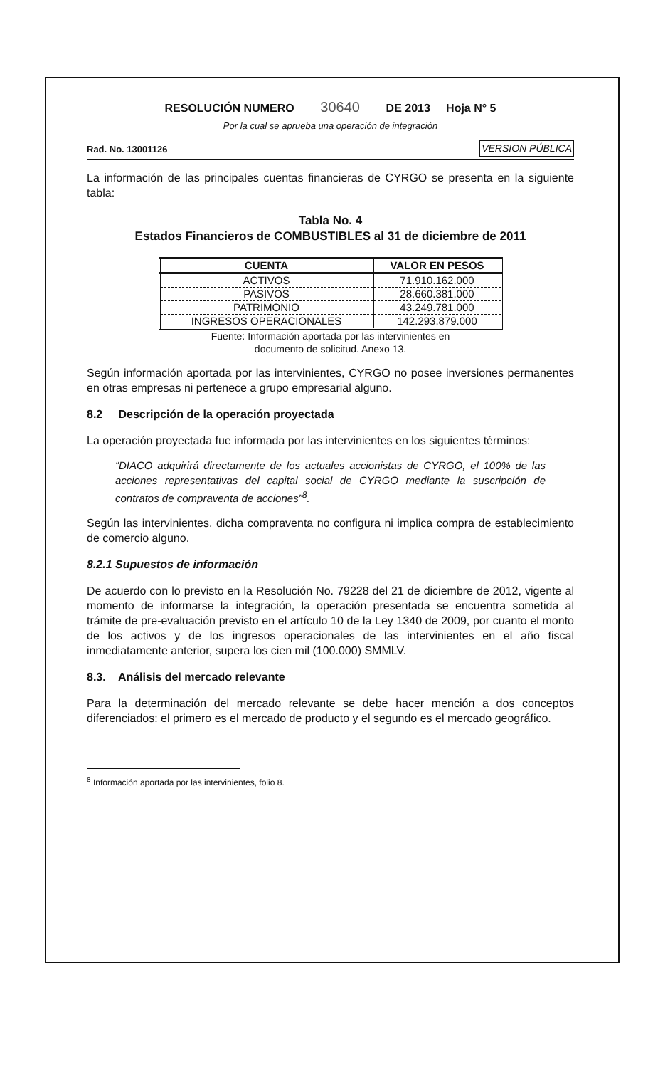RESOLUCIÓN NUMERO 30640 DE 2013 Hoja N° 5
Por la cual se aprueba una operación de integración
Rad. No. 13001126 VERSION PÚBLICA
La información de las principales cuentas financieras de CYRGO se presenta en la siguiente tabla:
Tabla No. 4
Estados Financieros de COMBUSTIBLES al 31 de diciembre de 2011
| CUENTA | VALOR EN PESOS |
| --- | --- |
| ACTIVOS | 71.910.162.000 |
| PASIVOS | 28.660.381.000 |
| PATRIMONIO | 43.249.781.000 |
| INGRESOS OPERACIONALES | 142.293.879.000 |
Fuente: Información aportada por las intervinientes en
documento de solicitud. Anexo 13.
Según información aportada por las intervinientes, CYRGO no posee inversiones permanentes en otras empresas ni pertenece a grupo empresarial alguno.
8.2 Descripción de la operación proyectada
La operación proyectada fue informada por las intervinientes en los siguientes términos:
“DIACO adquirirá directamente de los actuales accionistas de CYRGO, el 100% de las acciones representativas del capital social de CYRGO mediante la suscripción de contratos de compraventa de acciones”<sup>8</sup>.
Según las intervinientes, dicha compraventa no configura ni implica compra de establecimiento de comercio alguno.
8.2.1 Supuestos de información
De acuerdo con lo previsto en la Resolución No. 79228 del 21 de diciembre de 2012, vigente al momento de informarse la integración, la operación presentada se encuentra sometida al trámite de pre-evaluación previsto en el artículo 10 de la Ley 1340 de 2009, por cuanto el monto de los activos y de los ingresos operacionales de las intervinientes en el año fiscal inmediatamente anterior, supera los cien mil (100.000) SMMLV.
8.3. Análisis del mercado relevante
Para la determinación del mercado relevante se debe hacer mención a dos conceptos diferenciados: el primero es el mercado de producto y el segundo es el mercado geográfico.
<sup>8</sup> Información aportada por las intervinientes, folio 8.